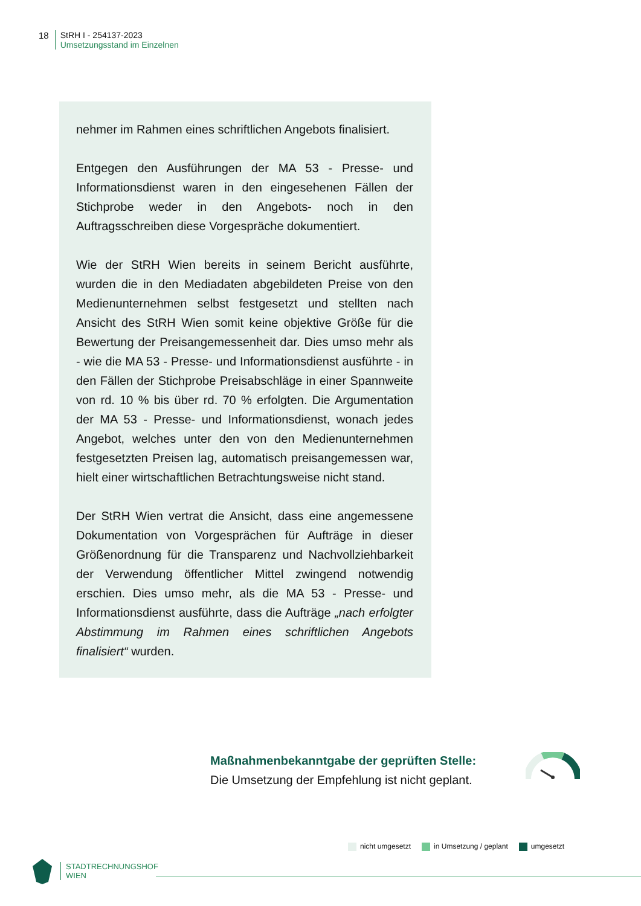18 StRH I - 254137-2023
Umsetzungsstand im Einzelnen
nehmer im Rahmen eines schriftlichen Angebots finalisiert.
Entgegen den Ausführungen der MA 53 - Presse- und Informationsdienst waren in den eingesehenen Fällen der Stichprobe weder in den Angebots- noch in den Auftragsschreiben diese Vorgespräche dokumentiert.
Wie der StRH Wien bereits in seinem Bericht ausführte, wurden die in den Mediadaten abgebildeten Preise von den Medienunternehmen selbst festgesetzt und stellten nach Ansicht des StRH Wien somit keine objektive Größe für die Bewertung der Preisangemessenheit dar. Dies umso mehr als - wie die MA 53 - Presse- und Informationsdienst ausführte - in den Fällen der Stichprobe Preisabschläge in einer Spannweite von rd. 10 % bis über rd. 70 % erfolgten. Die Argumentation der MA 53 - Presse- und Informationsdienst, wonach jedes Angebot, welches unter den von den Medienunternehmen festgesetzten Preisen lag, automatisch preisangemessen war, hielt einer wirtschaftlichen Betrachtungsweise nicht stand.
Der StRH Wien vertrat die Ansicht, dass eine angemessene Dokumentation von Vorgesprächen für Aufträge in dieser Größenordnung für die Transparenz und Nachvollziehbarkeit der Verwendung öffentlicher Mittel zwingend notwendig erschien. Dies umso mehr, als die MA 53 - Presse- und Informationsdienst ausführte, dass die Aufträge „nach erfolgter Abstimmung im Rahmen eines schriftlichen Angebots finalisiert“ wurden.
Maßnahmenbekanntgabe der geprüften Stelle:
Die Umsetzung der Empfehlung ist nicht geplant.
nicht umgesetzt in Umsetzung / geplant umgesetzt
STADTRECHNUNGSHOF
WIEN